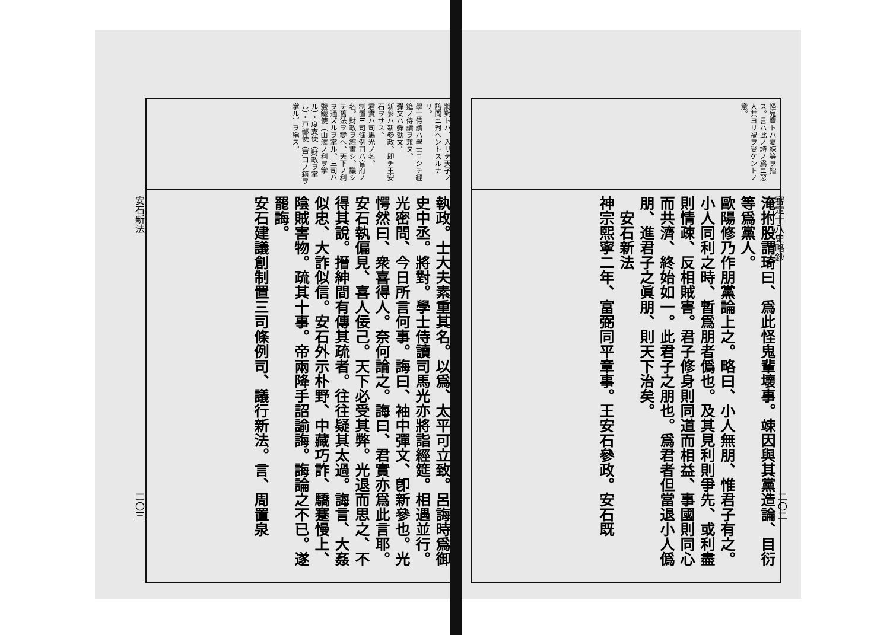審定十八史略鈔
二〇二
怪鬼輩トハ夏竦等ヲ指ス。言ハ此ノ詩ノ爲ニ惡人共ヨリ禍ヲ受ケントノ意。
淹拊股謂琦曰、爲此怪鬼輩壞事。竦因與其黨造論、目衍等爲黨人。
歐陽修乃作朋黨論上之。略曰、小人無朋、惟君子有之。小人同利之時、暫爲朋者僞也。及其見利則爭先、或利盡則情疎、反相賊害。君子修身則同道而相益、事國則同心而共濟、終始如一。此君子之朋也。爲君者但當退小人僞朋、進君子之眞朋、則天下治矣。
　安石新法
神宗熙寧二年、富弼同平章事。王安石參政。安石既
安石新法
二〇三
將對トハ、入リテ天子ノ諮問ニ對ヘントスルナリ。
學士侍讀ハ學士ニシテ經筵ノ侍讀ヲ兼ヌ。
彈文ハ彈劾文。
新參ハ新參政、即チ王安石ヲサス。
君實ハ司馬光ノ名。
制置三司條例司ハ官府ノ名。財政ヲ經畫シ、議シテ舊法ヲ變ヘ、天下ノ利ヲ通ズルヲ掌ル。三司ハ鹽鐵使（山澤ノ利ヲ掌ル）・度支使（財政ヲ掌ル）・戸部使（戸口ノ籍ヲ掌ル）ヲ稱ス。
執政。士大夫素重其名。以爲、太平可立致。呂誨時爲御史中丞。將對。學士侍讀司馬光亦將詣經筵。相遇並行。光密問、今日所言何事。誨曰、袖中彈文、卽新參也。光愕然曰、衆喜得人。奈何論之。誨曰、君實亦爲此言耶。安石執偏見、喜人佞己。天下必受其弊。光退而思之、不得其說。搢紳間有傳其疏者。往往疑其太過。誨言、大姦似忠、大詐似信。安石外示朴野、中藏巧詐、驕蹇慢上、陰賊害物。疏其十事。帝兩降手詔諭誨。誨論之不已。遂罷誨。
安石建議創制置三司條例司、議行新法。言、周置泉